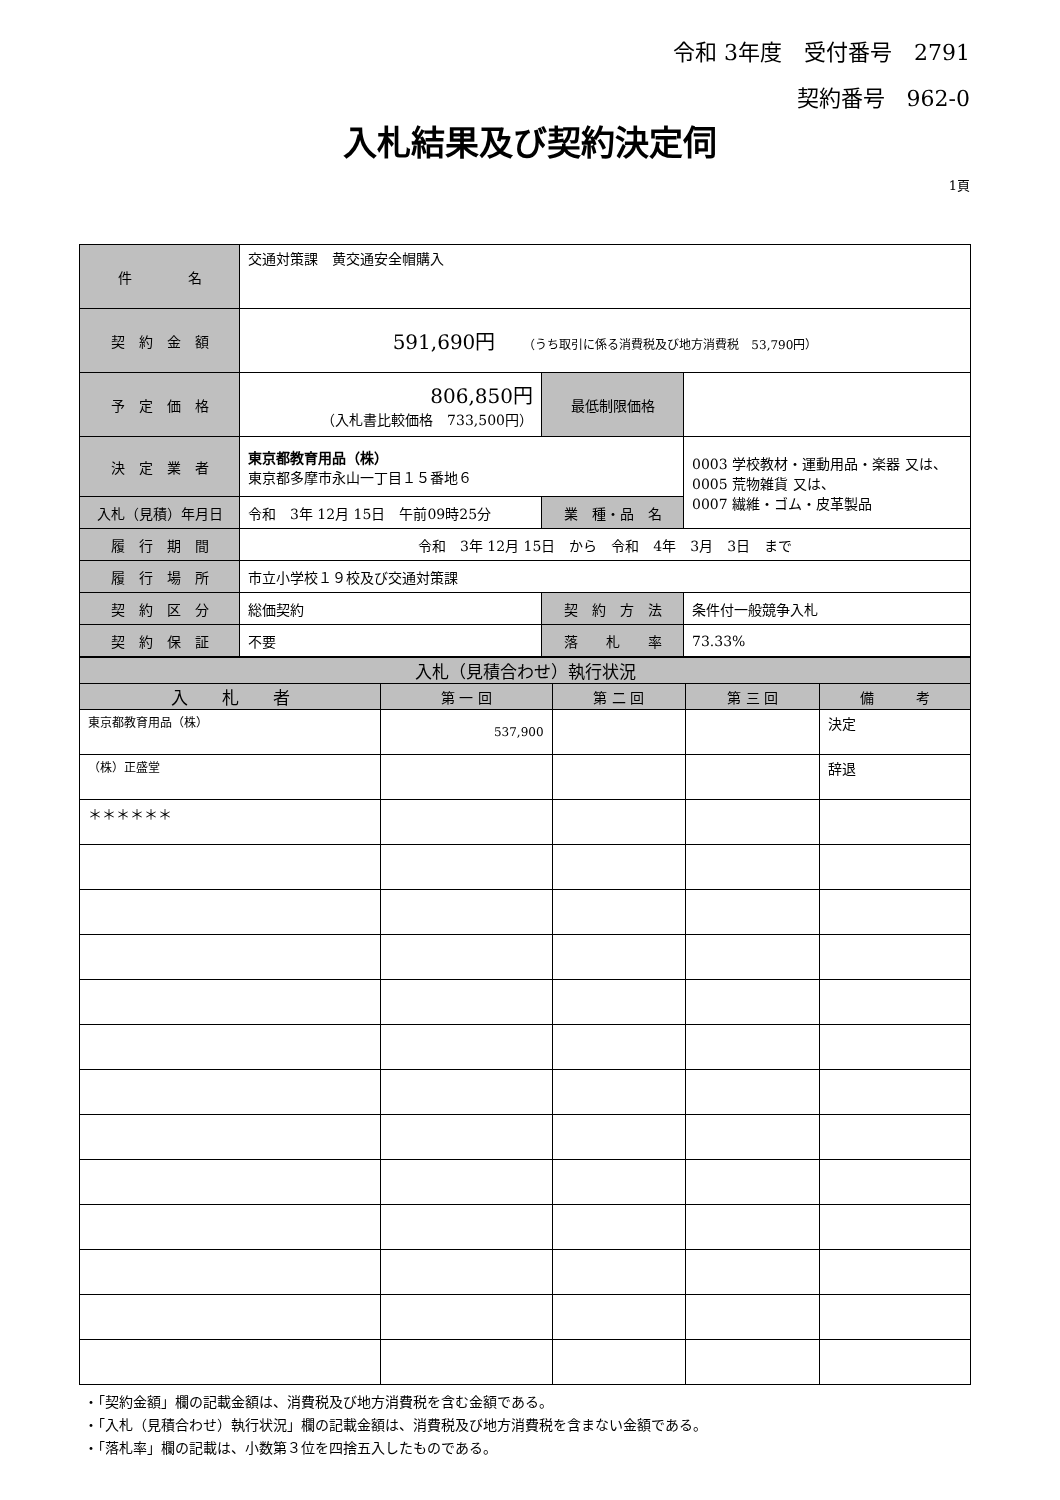令和 3年度　受付番号　2791
契約番号　962-0
入札結果及び契約決定伺
1頁
| 件 名 | 交通対策課 黄交通安全帽購入 | | |
| 契 約 金 額 | 591,690円 （うち取引に係る消費税及び地方消費税 53,790円） | | |
| 予 定 価 格 | 806,850円 （入札書比較価格 733,500円） | 最低制限価格 | |
| 決 定 業 者 | 東京都教育用品（株） 東京都多摩市永山一丁目１５番地６ | | 0003 学校教材・運動用品・楽器 又は、 0005 荒物雑貨 又は、 0007 繊維・ゴム・皮革製品 |
| 入札（見積）年月日 | 令和 3年 12月 15日 午前09時25分 | 業 種・品 名 | |
| 履 行 期 間 | 令和 3年 12月 15日 から 令和 4年 3月 3日 まで | | |
| 履 行 場 所 | 市立小学校１９校及び交通対策課 | | |
| 契 約 区 分 | 総価契約 | 契 約 方 法 | 条件付一般競争入札 |
| 契 約 保 証 | 不要 | 落 札 率 | 73.33% |
| 入札（見積合わせ）執行状況 | | | | |
| --- | --- | --- | --- | --- |
| 入 札 者 | 第 一 回 | 第 二 回 | 第 三 回 | 備 考 |
| 東京都教育用品（株） | 537,900 | | | 決定 |
| （株）正盛堂 | | | | 辞退 |
| ＊＊＊＊＊＊ | | | | |
・「契約金額」欄の記載金額は、消費税及び地方消費税を含む金額である。
・「入札（見積合わせ）執行状況」欄の記載金額は、消費税及び地方消費税を含まない金額である。
・「落札率」欄の記載は、小数第３位を四捨五入したものである。